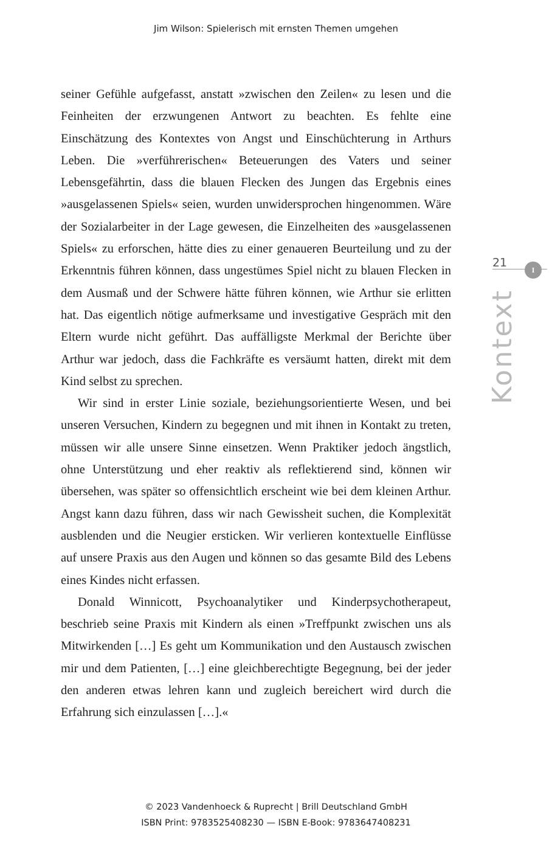Jim Wilson: Spielerisch mit ernsten Themen umgehen
seiner Gefühle aufgefasst, anstatt »zwischen den Zeilen« zu lesen und die Feinheiten der erzwungenen Antwort zu beachten. Es fehlte eine Einschätzung des Kontextes von Angst und Einschüchterung in Arthurs Leben. Die »verführerischen« Beteuerungen des Vaters und seiner Lebensgefährtin, dass die blauen Flecken des Jungen das Ergebnis eines »ausgelassenen Spiels« seien, wurden unwidersprochen hingenommen. Wäre der Sozialarbeiter in der Lage gewesen, die Einzelheiten des »ausgelassenen Spiels« zu erforschen, hätte dies zu einer genaueren Beurteilung und zu der Erkenntnis führen können, dass ungestümes Spiel nicht zu blauen Flecken in dem Ausmaß und der Schwere hätte führen können, wie Arthur sie erlitten hat. Das eigentlich nötige aufmerksame und investigative Gespräch mit den Eltern wurde nicht geführt. Das auffälligste Merkmal der Berichte über Arthur war jedoch, dass die Fachkräfte es versäumt hatten, direkt mit dem Kind selbst zu sprechen.
Wir sind in erster Linie soziale, beziehungsorientierte Wesen, und bei unseren Versuchen, Kindern zu begegnen und mit ihnen in Kontakt zu treten, müssen wir alle unsere Sinne einsetzen. Wenn Praktiker jedoch ängstlich, ohne Unterstützung und eher reaktiv als reflektierend sind, können wir übersehen, was später so offensichtlich erscheint wie bei dem kleinen Arthur. Angst kann dazu führen, dass wir nach Gewissheit suchen, die Komplexität ausblenden und die Neugier ersticken. Wir verlieren kontextuelle Einflüsse auf unsere Praxis aus den Augen und können so das gesamte Bild des Lebens eines Kindes nicht erfassen.
Donald Winnicott, Psychoanalytiker und Kinderpsychotherapeut, beschrieb seine Praxis mit Kindern als einen »Treffpunkt zwischen uns als Mitwirkenden […] Es geht um Kommunikation und den Austausch zwischen mir und dem Patienten, […] eine gleichberechtigte Begegnung, bei der jeder den anderen etwas lehren kann und zugleich bereichert wird durch die Erfahrung sich einzulassen […].«
21
I
Kontext
© 2023 Vandenhoeck & Ruprecht | Brill Deutschland GmbH
ISBN Print: 9783525408230 — ISBN E-Book: 9783647408231